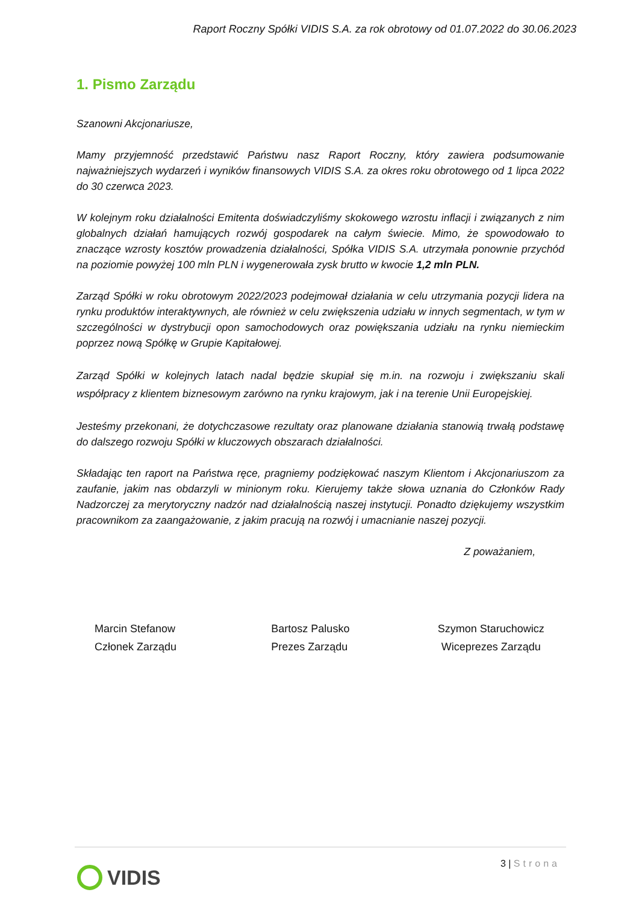Raport Roczny Spółki VIDIS S.A. za rok obrotowy od 01.07.2022 do 30.06.2023
1. Pismo Zarządu
Szanowni Akcjonariusze,
Mamy przyjemność przedstawić Państwu nasz Raport Roczny, który zawiera podsumowanie najważniejszych wydarzeń i wyników finansowych VIDIS S.A. za okres roku obrotowego od 1 lipca 2022 do 30 czerwca 2023.
W kolejnym roku działalności Emitenta doświadczyliśmy skokowego wzrostu inflacji i związanych z nim globalnych działań hamujących rozwój gospodarek na całym świecie. Mimo, że spowodowało to znaczące wzrosty kosztów prowadzenia działalności, Spółka VIDIS S.A. utrzymała ponownie przychód na poziomie powyżej 100 mln PLN i wygenerowała zysk brutto w kwocie 1,2 mln PLN.
Zarząd Spółki w roku obrotowym 2022/2023 podejmował działania w celu utrzymania pozycji lidera na rynku produktów interaktywnych, ale również w celu zwiększenia udziału w innych segmentach, w tym w szczególności w dystrybucji opon samochodowych oraz powiększania udziału na rynku niemieckim poprzez nową Spółkę w Grupie Kapitałowej.
Zarząd Spółki w kolejnych latach nadal będzie skupiał się m.in. na rozwoju i zwiększaniu skali współpracy z klientem biznesowym zarówno na rynku krajowym, jak i na terenie Unii Europejskiej.
Jesteśmy przekonani, że dotychczasowe rezultaty oraz planowane działania stanowią trwałą podstawę do dalszego rozwoju Spółki w kluczowych obszarach działalności.
Składając ten raport na Państwa ręce, pragniemy podziękować naszym Klientom i Akcjonariuszom za zaufanie, jakim nas obdarzyli w minionym roku. Kierujemy także słowa uznania do Członków Rady Nadzorczej za merytoryczny nadzór nad działalnością naszej instytucji. Ponadto dziękujemy wszystkim pracownikom za zaangażowanie, z jakim pracują na rozwój i umacnianie naszej pozycji.
Z poważaniem,
Marcin Stefanow
Członek Zarządu
Bartosz Palusko
Prezes Zarządu
Szymon Staruchowicz
Wiceprezes Zarządu
3 | Strona
VIDIS